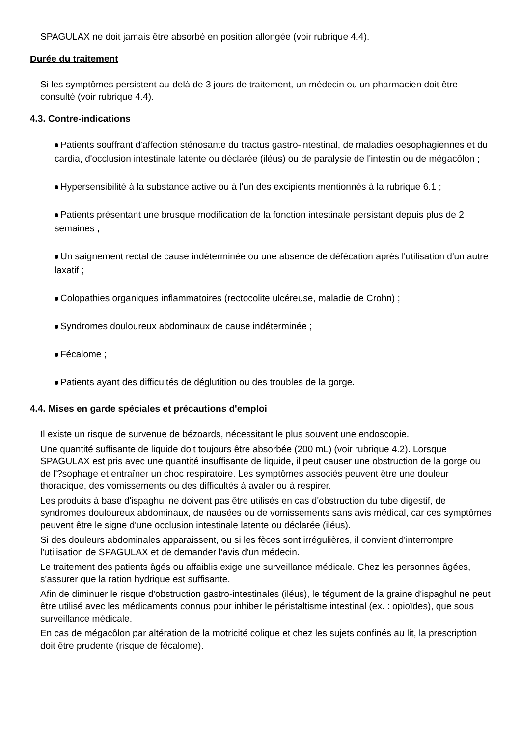SPAGULAX ne doit jamais être absorbé en position allongée (voir rubrique 4.4).
Durée du traitement
Si les symptômes persistent au-delà de 3 jours de traitement, un médecin ou un pharmacien doit être consulté (voir rubrique 4.4).
4.3. Contre-indications
Patients souffrant d'affection sténosante du tractus gastro-intestinal, de maladies oesophagiennes et du cardia, d'occlusion intestinale latente ou déclarée (iléus) ou de paralysie de l'intestin ou de mégacôlon ;
Hypersensibilité à la substance active ou à l'un des excipients mentionnés à la rubrique 6.1 ;
Patients présentant une brusque modification de la fonction intestinale persistant depuis plus de 2 semaines ;
Un saignement rectal de cause indéterminée ou une absence de défécation après l'utilisation d'un autre laxatif ;
Colopathies organiques inflammatoires (rectocolite ulcéreuse, maladie de Crohn) ;
Syndromes douloureux abdominaux de cause indéterminée ;
Fécalome ;
Patients ayant des difficultés de déglutition ou des troubles de la gorge.
4.4. Mises en garde spéciales et précautions d'emploi
Il existe un risque de survenue de bézoards, nécessitant le plus souvent une endoscopie.
Une quantité suffisante de liquide doit toujours être absorbée (200 mL) (voir rubrique 4.2). Lorsque SPAGULAX est pris avec une quantité insuffisante de liquide, il peut causer une obstruction de la gorge ou de l'?sophage et entraîner un choc respiratoire. Les symptômes associés peuvent être une douleur thoracique, des vomissements ou des difficultés à avaler ou à respirer.
Les produits à base d'ispaghul ne doivent pas être utilisés en cas d'obstruction du tube digestif, de syndromes douloureux abdominaux, de nausées ou de vomissements sans avis médical, car ces symptômes peuvent être le signe d'une occlusion intestinale latente ou déclarée (iléus).
Si des douleurs abdominales apparaissent, ou si les fèces sont irrégulières, il convient d'interrompre l'utilisation de SPAGULAX et de demander l'avis d'un médecin.
Le traitement des patients âgés ou affaiblis exige une surveillance médicale. Chez les personnes âgées, s'assurer que la ration hydrique est suffisante.
Afin de diminuer le risque d'obstruction gastro-intestinales (iléus), le tégument de la graine d'ispaghul ne peut être utilisé avec les médicaments connus pour inhiber le péristaltisme intestinal (ex. : opioïdes), que sous surveillance médicale.
En cas de mégacôlon par altération de la motricité colique et chez les sujets confinés au lit, la prescription doit être prudente (risque de fécalome).